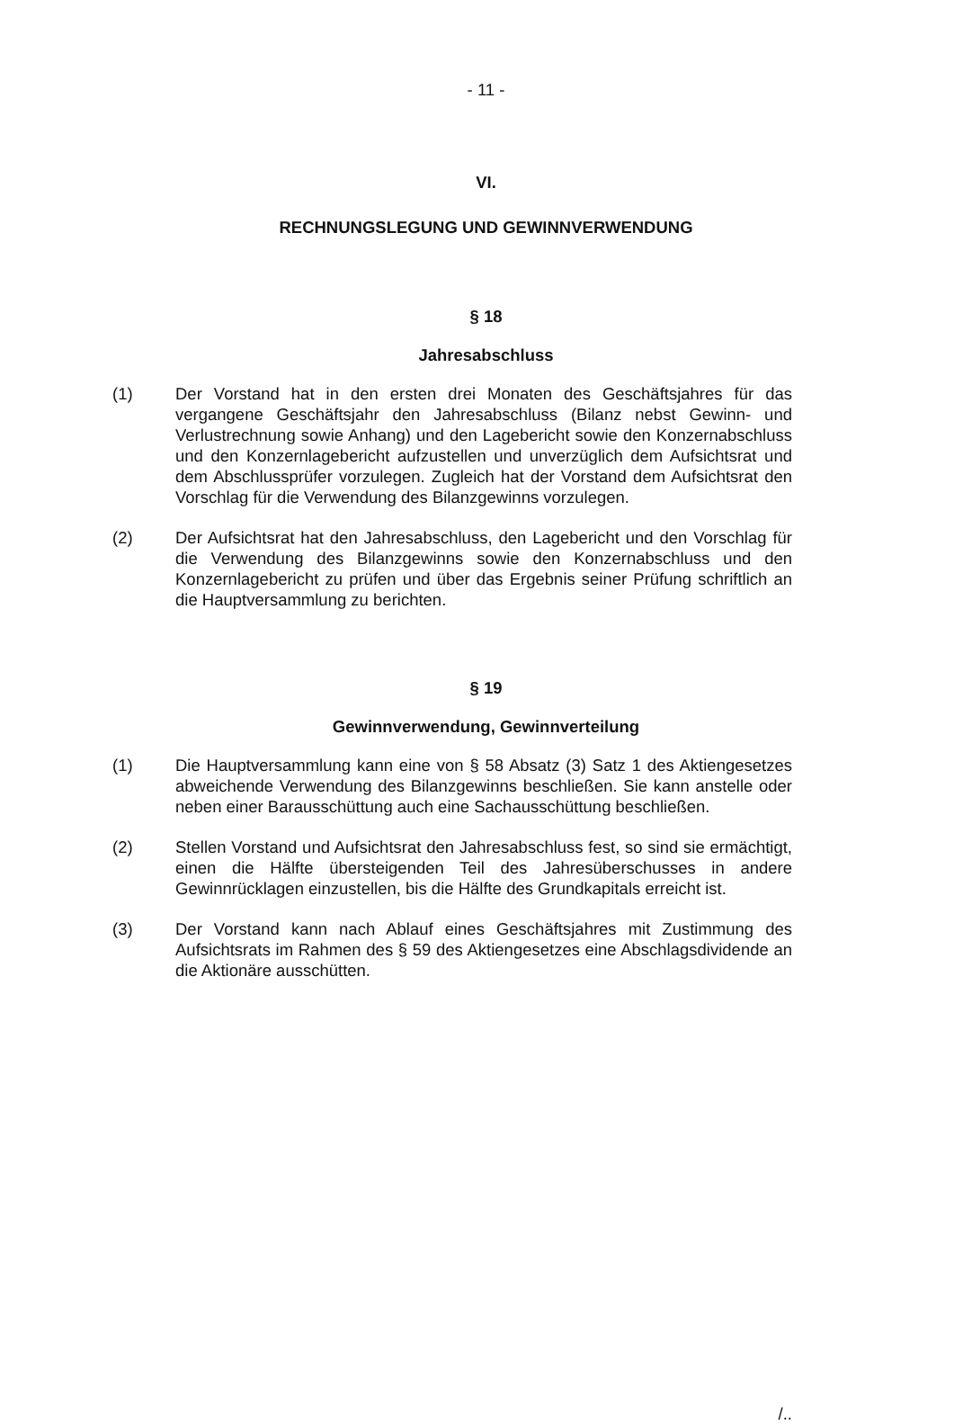- 11 -
VI.
RECHNUNGSLEGUNG UND GEWINNVERWENDUNG
§ 18
Jahresabschluss
(1) Der Vorstand hat in den ersten drei Monaten des Geschäftsjahres für das vergangene Geschäftsjahr den Jahresabschluss (Bilanz nebst Gewinn- und Verlustrechnung sowie Anhang) und den Lagebericht sowie den Konzernabschluss und den Konzernlagebericht aufzustellen und unverzüglich dem Aufsichtsrat und dem Abschlussprüfer vorzulegen. Zugleich hat der Vorstand dem Aufsichtsrat den Vorschlag für die Verwendung des Bilanzgewinns vorzulegen.
(2) Der Aufsichtsrat hat den Jahresabschluss, den Lagebericht und den Vorschlag für die Verwendung des Bilanzgewinns sowie den Konzernabschluss und den Konzernlagebericht zu prüfen und über das Ergebnis seiner Prüfung schriftlich an die Hauptversammlung zu berichten.
§ 19
Gewinnverwendung, Gewinnverteilung
(1) Die Hauptversammlung kann eine von § 58 Absatz (3) Satz 1 des Aktiengesetzes abweichende Verwendung des Bilanzgewinns beschließen. Sie kann anstelle oder neben einer Barausschüttung auch eine Sachausschüttung beschließen.
(2) Stellen Vorstand und Aufsichtsrat den Jahresabschluss fest, so sind sie ermächtigt, einen die Hälfte übersteigenden Teil des Jahresüberschusses in andere Gewinnrücklagen einzustellen, bis die Hälfte des Grundkapitals erreicht ist.
(3) Der Vorstand kann nach Ablauf eines Geschäftsjahres mit Zustimmung des Aufsichtsrats im Rahmen des § 59 des Aktiengesetzes eine Abschlagsdividende an die Aktionäre ausschütten.
/..